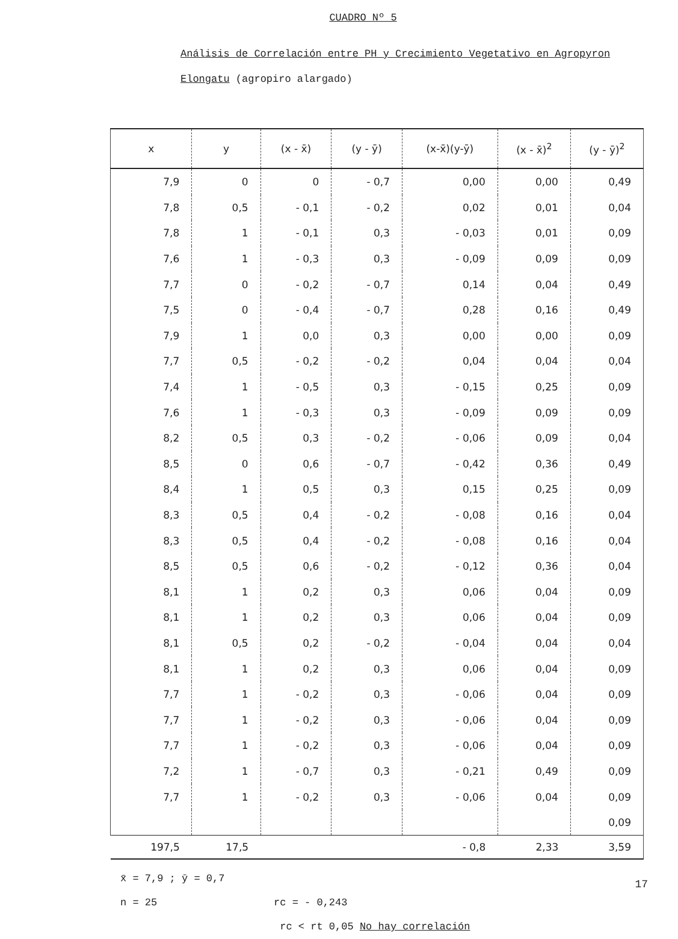CUADRO Nº 5
Análisis de Correlación entre PH y Crecimiento Vegetativo en Agropyron Elongatu (agropiro alargado)
| x | y | (x - x̄) | (y - ȳ) | (x-x̄)(y-ȳ) | (x - x̄)<sup>2</sup> | (y - ȳ)<sup>2</sup> |
| --- | --- | --- | --- | --- | --- | --- |
| 7,9 | 0 | 0 | - 0,7 | 0,00 | 0,00 | 0,49 |
| 7,8 | 0,5 | - 0,1 | - 0,2 | 0,02 | 0,01 | 0,04 |
| 7,8 | 1 | - 0,1 | 0,3 | - 0,03 | 0,01 | 0,09 |
| 7,6 | 1 | - 0,3 | 0,3 | - 0,09 | 0,09 | 0,09 |
| 7,7 | 0 | - 0,2 | - 0,7 | 0,14 | 0,04 | 0,49 |
| 7,5 | 0 | - 0,4 | - 0,7 | 0,28 | 0,16 | 0,49 |
| 7,9 | 1 | 0,0 | 0,3 | 0,00 | 0,00 | 0,09 |
| 7,7 | 0,5 | - 0,2 | - 0,2 | 0,04 | 0,04 | 0,04 |
| 7,4 | 1 | - 0,5 | 0,3 | - 0,15 | 0,25 | 0,09 |
| 7,6 | 1 | - 0,3 | 0,3 | - 0,09 | 0,09 | 0,09 |
| 8,2 | 0,5 | 0,3 | - 0,2 | - 0,06 | 0,09 | 0,04 |
| 8,5 | 0 | 0,6 | - 0,7 | - 0,42 | 0,36 | 0,49 |
| 8,4 | 1 | 0,5 | 0,3 | 0,15 | 0,25 | 0,09 |
| 8,3 | 0,5 | 0,4 | - 0,2 | - 0,08 | 0,16 | 0,04 |
| 8,3 | 0,5 | 0,4 | - 0,2 | - 0,08 | 0,16 | 0,04 |
| 8,5 | 0,5 | 0,6 | - 0,2 | - 0,12 | 0,36 | 0,04 |
| 8,1 | 1 | 0,2 | 0,3 | 0,06 | 0,04 | 0,09 |
| 8,1 | 1 | 0,2 | 0,3 | 0,06 | 0,04 | 0,09 |
| 8,1 | 0,5 | 0,2 | - 0,2 | - 0,04 | 0,04 | 0,04 |
| 8,1 | 1 | 0,2 | 0,3 | 0,06 | 0,04 | 0,09 |
| 7,7 | 1 | - 0,2 | 0,3 | - 0,06 | 0,04 | 0,09 |
| 7,7 | 1 | - 0,2 | 0,3 | - 0,06 | 0,04 | 0,09 |
| 7,7 | 1 | - 0,2 | 0,3 | - 0,06 | 0,04 | 0,09 |
| 7,2 | 1 | - 0,7 | 0,3 | - 0,21 | 0,49 | 0,09 |
| 7,7 | 1 | - 0,2 | 0,3 | - 0,06 | 0,04 | 0,09 |
| | | | | | | 0,09 |
| 197,5 | 17,5 | | | - 0,8 | 2,33 | 3,59 |
x̄ = 7,9 ; ȳ = 0,7
n = 25 rc = - 0,243
rc < rt 0,05 No hay correlación
17